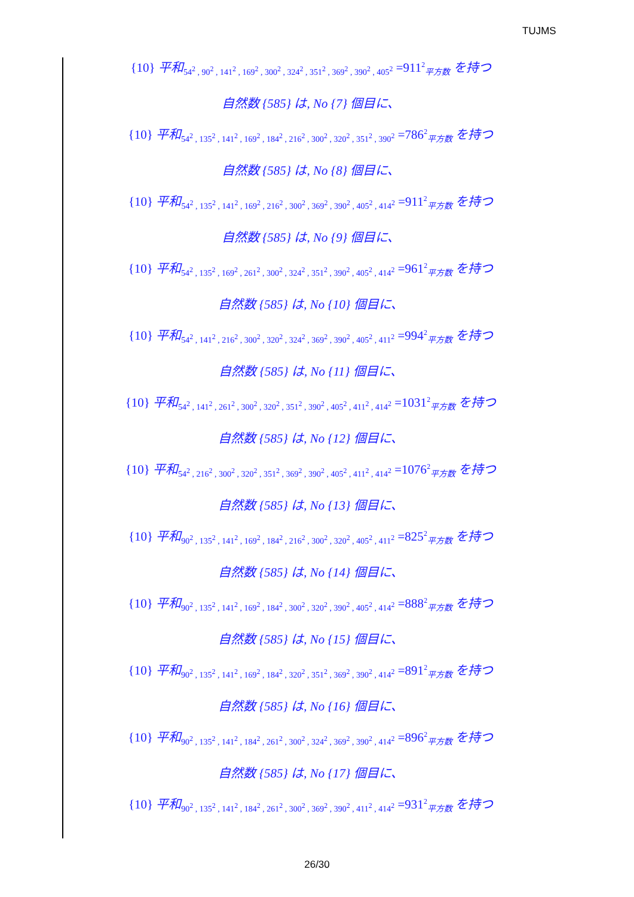TUJMS
{10} 平和<sub>54<sup>2</sup> , 90<sup>2</sup> , 141<sup>2</sup> , 169<sup>2</sup> , 300<sup>2</sup> , 324<sup>2</sup> , 351<sup>2</sup> , 369<sup>2</sup> , 390<sup>2</sup> , 405<sup>2</sup></sub> =911<sup>2</sup><sub>平方数</sub> を持つ
自然数 {585} は, No {7} 個目に、
{10} 平和<sub>54<sup>2</sup> , 135<sup>2</sup> , 141<sup>2</sup> , 169<sup>2</sup> , 184<sup>2</sup> , 216<sup>2</sup> , 300<sup>2</sup> , 320<sup>2</sup> , 351<sup>2</sup> , 390<sup>2</sup></sub> =786<sup>2</sup><sub>平方数</sub> を持つ
自然数 {585} は, No {8} 個目に、
{10} 平和<sub>54<sup>2</sup> , 135<sup>2</sup> , 141<sup>2</sup> , 169<sup>2</sup> , 216<sup>2</sup> , 300<sup>2</sup> , 369<sup>2</sup> , 390<sup>2</sup> , 405<sup>2</sup> , 414<sup>2</sup></sub> =911<sup>2</sup><sub>平方数</sub> を持つ
自然数 {585} は, No {9} 個目に、
{10} 平和<sub>54<sup>2</sup> , 135<sup>2</sup> , 169<sup>2</sup> , 261<sup>2</sup> , 300<sup>2</sup> , 324<sup>2</sup> , 351<sup>2</sup> , 390<sup>2</sup> , 405<sup>2</sup> , 414<sup>2</sup></sub> =961<sup>2</sup><sub>平方数</sub> を持つ
自然数 {585} は, No {10} 個目に、
{10} 平和<sub>54<sup>2</sup> , 141<sup>2</sup> , 216<sup>2</sup> , 300<sup>2</sup> , 320<sup>2</sup> , 324<sup>2</sup> , 369<sup>2</sup> , 390<sup>2</sup> , 405<sup>2</sup> , 411<sup>2</sup></sub> =994<sup>2</sup><sub>平方数</sub> を持つ
自然数 {585} は, No {11} 個目に、
{10} 平和<sub>54<sup>2</sup> , 141<sup>2</sup> , 261<sup>2</sup> , 300<sup>2</sup> , 320<sup>2</sup> , 351<sup>2</sup> , 390<sup>2</sup> , 405<sup>2</sup> , 411<sup>2</sup> , 414<sup>2</sup></sub> =1031<sup>2</sup><sub>平方数</sub> を持つ
自然数 {585} は, No {12} 個目に、
{10} 平和<sub>54<sup>2</sup> , 216<sup>2</sup> , 300<sup>2</sup> , 320<sup>2</sup> , 351<sup>2</sup> , 369<sup>2</sup> , 390<sup>2</sup> , 405<sup>2</sup> , 411<sup>2</sup> , 414<sup>2</sup></sub> =1076<sup>2</sup><sub>平方数</sub> を持つ
自然数 {585} は, No {13} 個目に、
{10} 平和<sub>90<sup>2</sup> , 135<sup>2</sup> , 141<sup>2</sup> , 169<sup>2</sup> , 184<sup>2</sup> , 216<sup>2</sup> , 300<sup>2</sup> , 320<sup>2</sup> , 405<sup>2</sup> , 411<sup>2</sup></sub> =825<sup>2</sup><sub>平方数</sub> を持つ
自然数 {585} は, No {14} 個目に、
{10} 平和<sub>90<sup>2</sup> , 135<sup>2</sup> , 141<sup>2</sup> , 169<sup>2</sup> , 184<sup>2</sup> , 300<sup>2</sup> , 320<sup>2</sup> , 390<sup>2</sup> , 405<sup>2</sup> , 414<sup>2</sup></sub> =888<sup>2</sup><sub>平方数</sub> を持つ
自然数 {585} は, No {15} 個目に、
{10} 平和<sub>90<sup>2</sup> , 135<sup>2</sup> , 141<sup>2</sup> , 169<sup>2</sup> , 184<sup>2</sup> , 320<sup>2</sup> , 351<sup>2</sup> , 369<sup>2</sup> , 390<sup>2</sup> , 414<sup>2</sup></sub> =891<sup>2</sup><sub>平方数</sub> を持つ
自然数 {585} は, No {16} 個目に、
{10} 平和<sub>90<sup>2</sup> , 135<sup>2</sup> , 141<sup>2</sup> , 184<sup>2</sup> , 261<sup>2</sup> , 300<sup>2</sup> , 324<sup>2</sup> , 369<sup>2</sup> , 390<sup>2</sup> , 414<sup>2</sup></sub> =896<sup>2</sup><sub>平方数</sub> を持つ
自然数 {585} は, No {17} 個目に、
{10} 平和<sub>90<sup>2</sup> , 135<sup>2</sup> , 141<sup>2</sup> , 184<sup>2</sup> , 261<sup>2</sup> , 300<sup>2</sup> , 369<sup>2</sup> , 390<sup>2</sup> , 411<sup>2</sup> , 414<sup>2</sup></sub> =931<sup>2</sup><sub>平方数</sub> を持つ
26/30